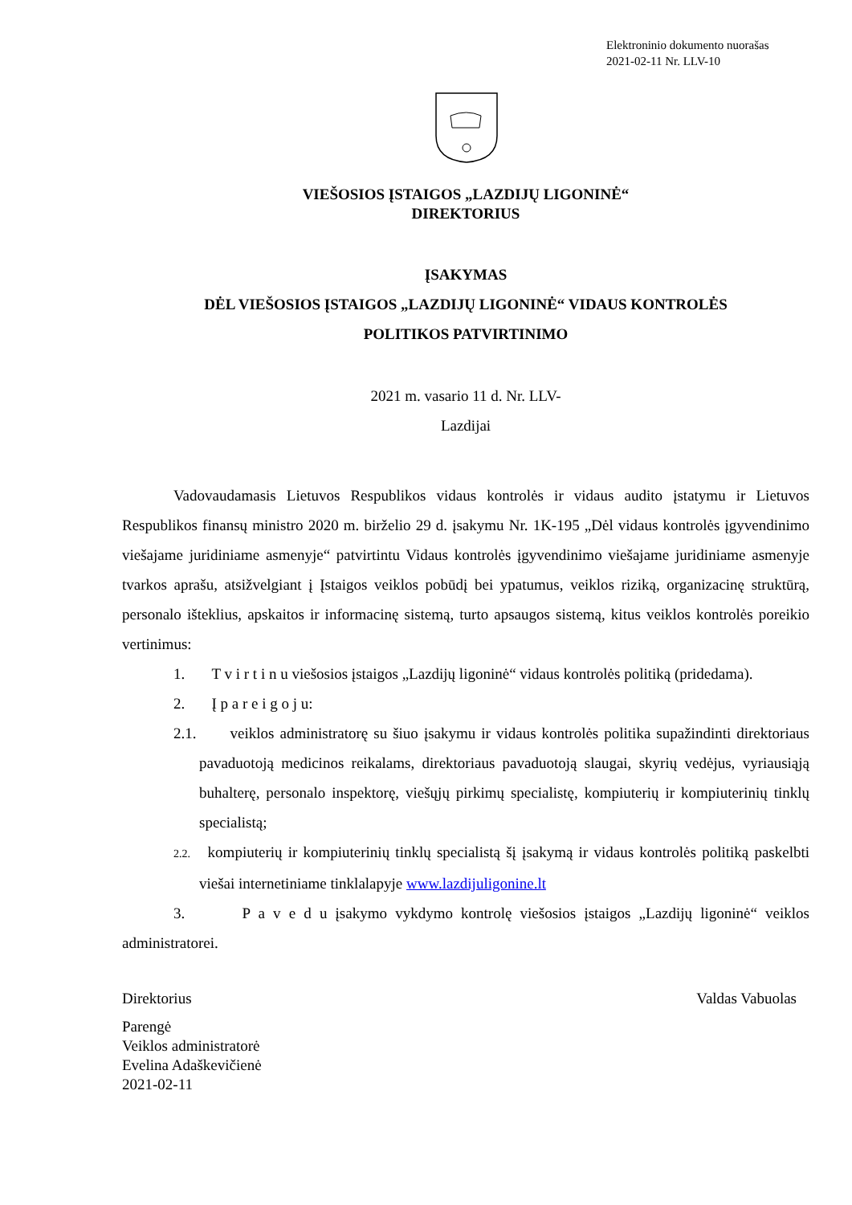Elektroninio dokumento nuorašas
2021-02-11 Nr. LLV-10
VIEŠOSIOS ĮSTAIGOS „LAZDIJŲ LIGONINĖ“
DIREKTORIUS
ĮSAKYMAS
DĖL VIEŠOSIOS ĮSTAIGOS „LAZDIJŲ LIGONINĖ“ VIDAUS KONTROLĖS
POLITIKOS PATVIRTINIMO
2021 m. vasario 11 d. Nr. LLV-
Lazdijai
Vadovaudamasis Lietuvos Respublikos vidaus kontrolės ir vidaus audito įstatymu ir Lietuvos Respublikos finansų ministro 2020 m. birželio 29 d. įsakymu Nr. 1K-195 „Dėl vidaus kontrolės įgyvendinimo viešajame juridiniame asmenyje“ patvirtintu Vidaus kontrolės įgyvendinimo viešajame juridiniame asmenyje tvarkos aprašu, atsižvelgiant į Įstaigos veiklos pobūdį bei ypatumus, veiklos riziką, organizacinę struktūrą, personalo išteklius, apskaitos ir informacinę sistemą, turto apsaugos sistemą, kitus veiklos kontrolės poreikio vertinimus:
1. T v i r t i n u viešosios įstaigos „Lazdijų ligoninė“ vidaus kontrolės politiką (pridedama).
2. Į p a r e i g o j u:
2.1. veiklos administratorę su šiuo įsakymu ir vidaus kontrolės politika supažindinti direktoriaus pavaduotoją medicinos reikalams, direktoriaus pavaduotoją slaugai, skyrių vedėjus, vyriausiąją buhalterę, personalo inspektorę, viešųjų pirkimų specialistę, kompiuterių ir kompiuterinių tinklų specialistą;
2.2. kompiuterių ir kompiuterinių tinklų specialistą šį įsakymą ir vidaus kontrolės politiką paskelbti viešai internetiniame tinklalapyje www.lazdijuligonine.lt
3. P a v e d u įsakymo vykdymo kontrolę viešosios įstaigos „Lazdijų ligoninė“ veiklos administratorei.
Direktorius Valdas Vabuolas
Parengė
Veiklos administratorė
Evelina Adaškevičienė
2021-02-11